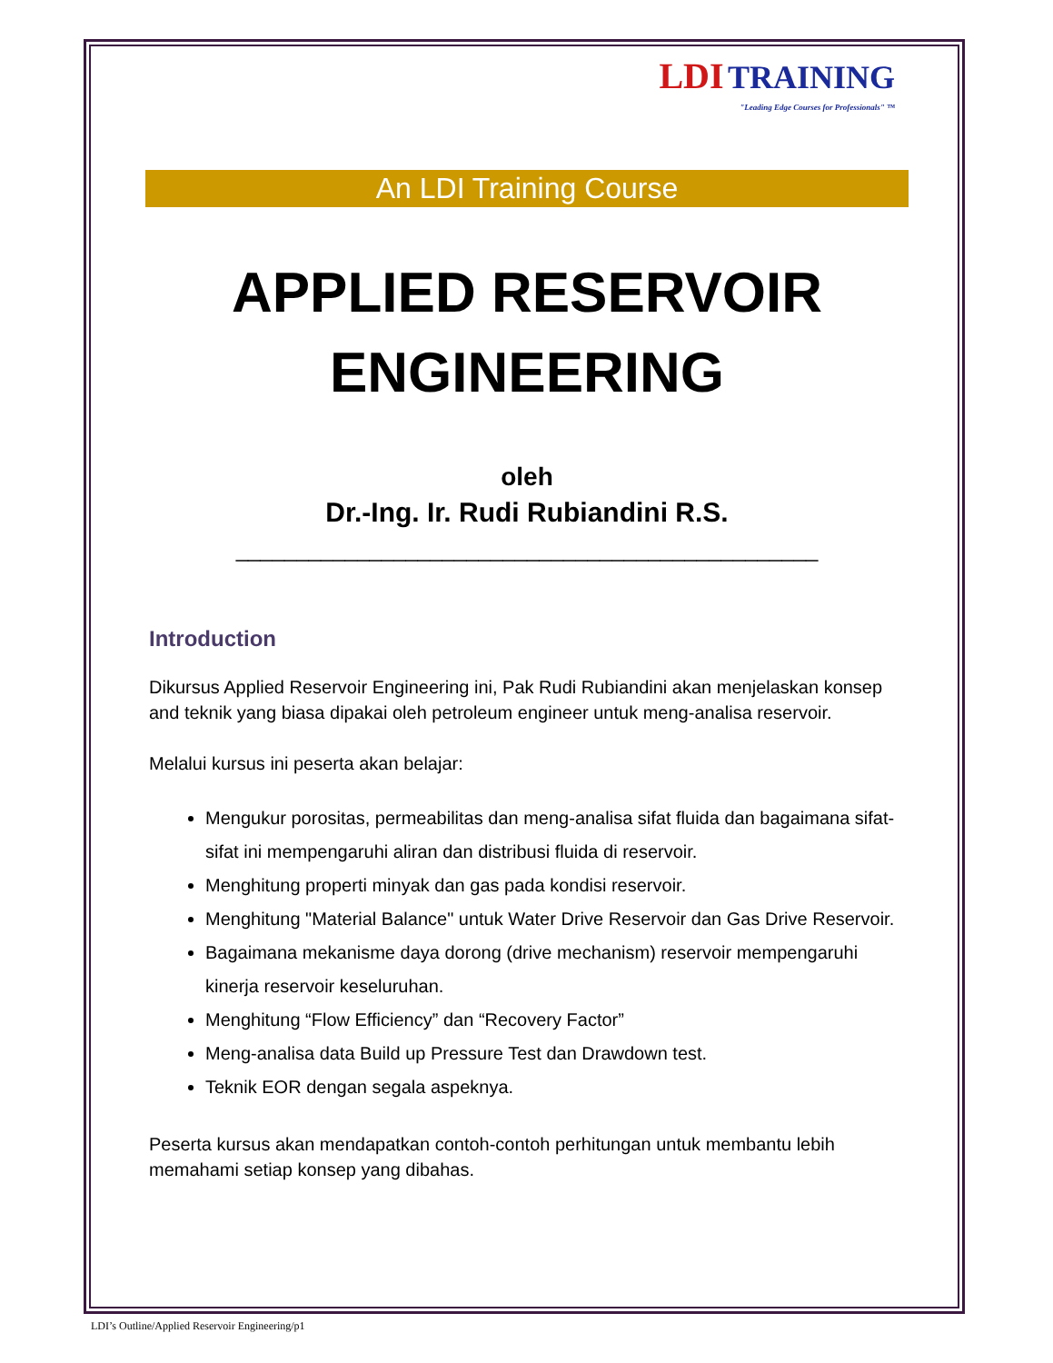LDI TRAINING
"Leading Edge Courses for Professionals" ™
An LDI Training Course
APPLIED RESERVOIR ENGINEERING
oleh
Dr.-Ing. Ir. Rudi Rubiandini R.S.
________________________________________________
Introduction
Dikursus Applied Reservoir Engineering ini, Pak Rudi Rubiandini akan menjelaskan konsep and teknik yang biasa dipakai oleh petroleum engineer untuk meng-analisa reservoir.
Melalui kursus ini peserta akan belajar:
Mengukur porositas, permeabilitas dan meng-analisa sifat fluida dan bagaimana sifat-sifat ini mempengaruhi aliran dan distribusi fluida di reservoir.
Menghitung properti minyak dan gas pada kondisi reservoir.
Menghitung "Material Balance" untuk Water Drive Reservoir dan Gas Drive Reservoir.
Bagaimana mekanisme daya dorong (drive mechanism) reservoir mempengaruhi kinerja reservoir keseluruhan.
Menghitung “Flow Efficiency” dan “Recovery Factor”
Meng-analisa data Build up Pressure Test dan Drawdown test.
Teknik EOR dengan segala aspeknya.
Peserta kursus akan mendapatkan contoh-contoh perhitungan untuk membantu lebih memahami setiap konsep yang dibahas.
LDI’s Outline/Applied Reservoir Engineering/p1